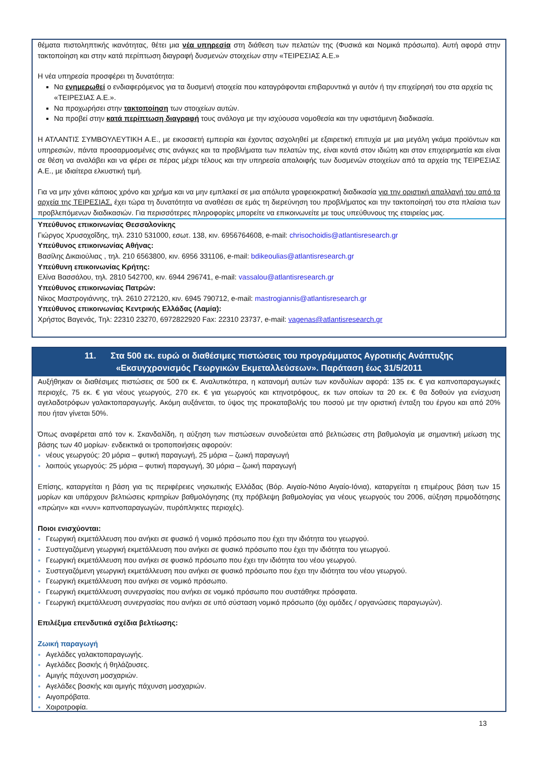θέματα πιστοληπτικής ικανότητας, θέτει μια νέα υπηρεσία στη διάθεση των πελατών της (Φυσικά και Νομικά πρόσωπα). Αυτή αφορά στην τακτοποίηση και στην κατά περίπτωση διαγραφή δυσμενών στοιχείων στην «ΤΕΙΡΕΣΙΑΣ Α.Ε.»
Η νέα υπηρεσία προσφέρει τη δυνατότητα:
Να ενημερωθεί ο ενδιαφερόμενος για τα δυσμενή στοιχεία που καταγράφονται επιβαρυντικά γι αυτόν ή την επιχείρησή του στα αρχεία τις «ΤΕΙΡΕΣΙΑΣ Α.Ε.».
Να προχωρήσει στην τακτοποίηση των στοιχείων αυτών.
Να προβεί στην κατά περίπτωση διαγραφή τους ανάλογα με την ισχύουσα νομοθεσία και την υφιστάμενη διαδικασία.
Η ΑΤΛΑΝΤΙΣ ΣΥΜΒΟΥΛΕΥΤΙΚΗ Α.Ε., με εικοσαετή εμπειρία και έχοντας ασχοληθεί με εξαιρετική επιτυχία με μια μεγάλη γκάμα προϊόντων και υπηρεσιών, πάντα προσαρμοσμένες στις ανάγκες και τα προβλήματα των πελατών της, είναι κοντά στον ιδιώτη και στον επιχειρηματία και είναι σε θέση να αναλάβει και να φέρει σε πέρας μέχρι τέλους και την υπηρεσία απαλοιφής των δυσμενών στοιχείων από τα αρχεία της ΤΕΙΡΕΣΙΑΣ Α.Ε., με ιδιαίτερα ελκυστική τιμή.
Για να μην χάνει κάποιος χρόνο και χρήμα και να μην εμπλακεί σε μια απόλυτα γραφειοκρατική διαδικασία για την οριστική απαλλαγή του από τα αρχεία της ΤΕΙΡΕΣΙΑΣ, έχει τώρα τη δυνατότητα να αναθέσει σε εμάς τη διερεύνηση του προβλήματος και την τακτοποίησή του στα πλαίσια των προβλεπόμενων διαδικασιών. Για περισσότερες πληροφορίες μπορείτε να επικοινωνείτε με τους υπεύθυνους της εταιρείας μας.
Υπεύθυνος επικοινωνίας Θεσσαλονίκης
Γιώργος Χρυσοχοΐδης, τηλ. 2310 531000, εσωτ. 138, κιν. 6956764608, e-mail: chrisochoidis@atlantisresearch.gr
Υπεύθυνος επικοινωνίας Αθήνας:
Βασίλης Δικαιούλιας , τηλ. 210 6563800, κιν. 6956 331106, e-mail: bdikeoulias@atlantisresearch.gr
Υπεύθυνη επικοινωνίας Κρήτης:
Ελίνα Βασσάλου, τηλ. 2810 542700, κιν. 6944 296741, e-mail: vassalou@atlantisresearch.gr
Υπεύθυνος επικοινωνίας Πατρών:
Νίκος Μαστρογιάννης, τηλ. 2610 272120, κιν. 6945 790712, e-mail: mastrogiannis@atlantisresearch.gr
Υπεύθυνος επικοινωνίας Κεντρικής Ελλάδας (Λαμία):
Χρήστος Βαγενάς, Τηλ: 22310 23270, 6972822920 Fax: 22310 23737, e-mail: vagenas@atlantisresearch.gr
11. Στα 500 εκ. ευρώ οι διαθέσιμες πιστώσεις του προγράμματος Αγροτικής Ανάπτυξης
«Εκσυγχρονισμός Γεωργικών Εκμεταλλεύσεων». Παράταση έως 31/5/2011
Αυξήθηκαν οι διαθέσιμες πιστώσεις σε 500 εκ €. Αναλυτικότερα, η κατανομή αυτών των κονδυλίων αφορά: 135 εκ. € για καπνοπαραγωγικές περιοχές, 75 εκ. € για νέους γεωργούς, 270 εκ. € για γεωργούς και κτηνοτρόφους, εκ των οποίων τα 20 εκ. € θα δοθούν για ενίσχυση αγελαδοτρόφων γαλακτοπαραγωγής. Ακόμη αυξάνεται, το ύψος της προκαταβολής του ποσού με την οριστική ένταξη του έργου και από 20% που ήταν γίνεται 50%.
Όπως αναφέρεται από τον κ. Σκανδαλίδη, η αύξηση των πιστώσεων συνοδεύεται από βελτιώσεις στη βαθμολογία με σημαντική μείωση της βάσης των 40 μορίων· ενδεικτικά οι τροποποιήσεις αφορούν:
νέους γεωργούς: 20 μόρια – φυτική παραγωγή, 25 μόρια – ζωική παραγωγή
λοιπούς γεωργούς: 25 μόρια – φυτική παραγωγή, 30 μόρια – ζωική παραγωγή
Επίσης, καταργείται η βάση για τις περιφέρειες νησιωτικής Ελλάδας (Βόρ. Αιγαίο-Νότιο Αιγαίο-Ιόνια), καταργείται η επιμέρους βάση των 15 μορίων και υπάρχουν βελτιώσεις κριτηρίων βαθμολόγησης (πχ πρόβλεψη βαθμολογίας για νέους γεωργούς του 2006, αύξηση πριμοδότησης «πρώην» και «νυν» καπνοπαραγωγών, πυρόπληκτες περιοχές).
Ποιοι ενισχύονται:
Γεωργική εκμετάλλευση που ανήκει σε φυσικό ή νομικό πρόσωπο που έχει την ιδιότητα του γεωργού.
Συστεγαζόμενη γεωργική εκμετάλλευση που ανήκει σε φυσικό πρόσωπο που έχει την ιδιότητα του γεωργού.
Γεωργική εκμετάλλευση που ανήκει σε φυσικό πρόσωπο που έχει την ιδιότητα του νέου γεωργού.
Συστεγαζόμενη γεωργική εκμετάλλευση που ανήκει σε φυσικό πρόσωπο που έχει την ιδιότητα του νέου γεωργού.
Γεωργική εκμετάλλευση που ανήκει σε νομικό πρόσωπο.
Γεωργική εκμετάλλευση συνεργασίας που ανήκει σε νομικό πρόσωπο που συστάθηκε πρόσφατα.
Γεωργική εκμετάλλευση συνεργασίας που ανήκει σε υπό σύσταση νομικό πρόσωπο (όχι ομάδες / οργανώσεις παραγωγών).
Επιλέξιμα επενδυτικά σχέδια βελτίωσης:
Ζωική παραγωγή
Αγελάδες γαλακτοπαραγωγής.
Αγελάδες βοσκής ή θηλάζουσες.
Αμιγής πάχυνση μοσχαριών.
Αγελάδες βοσκής και αμιγής πάχυνση μοσχαριών.
Αιγοπρόβατα.
Χοιροτροφία.
13